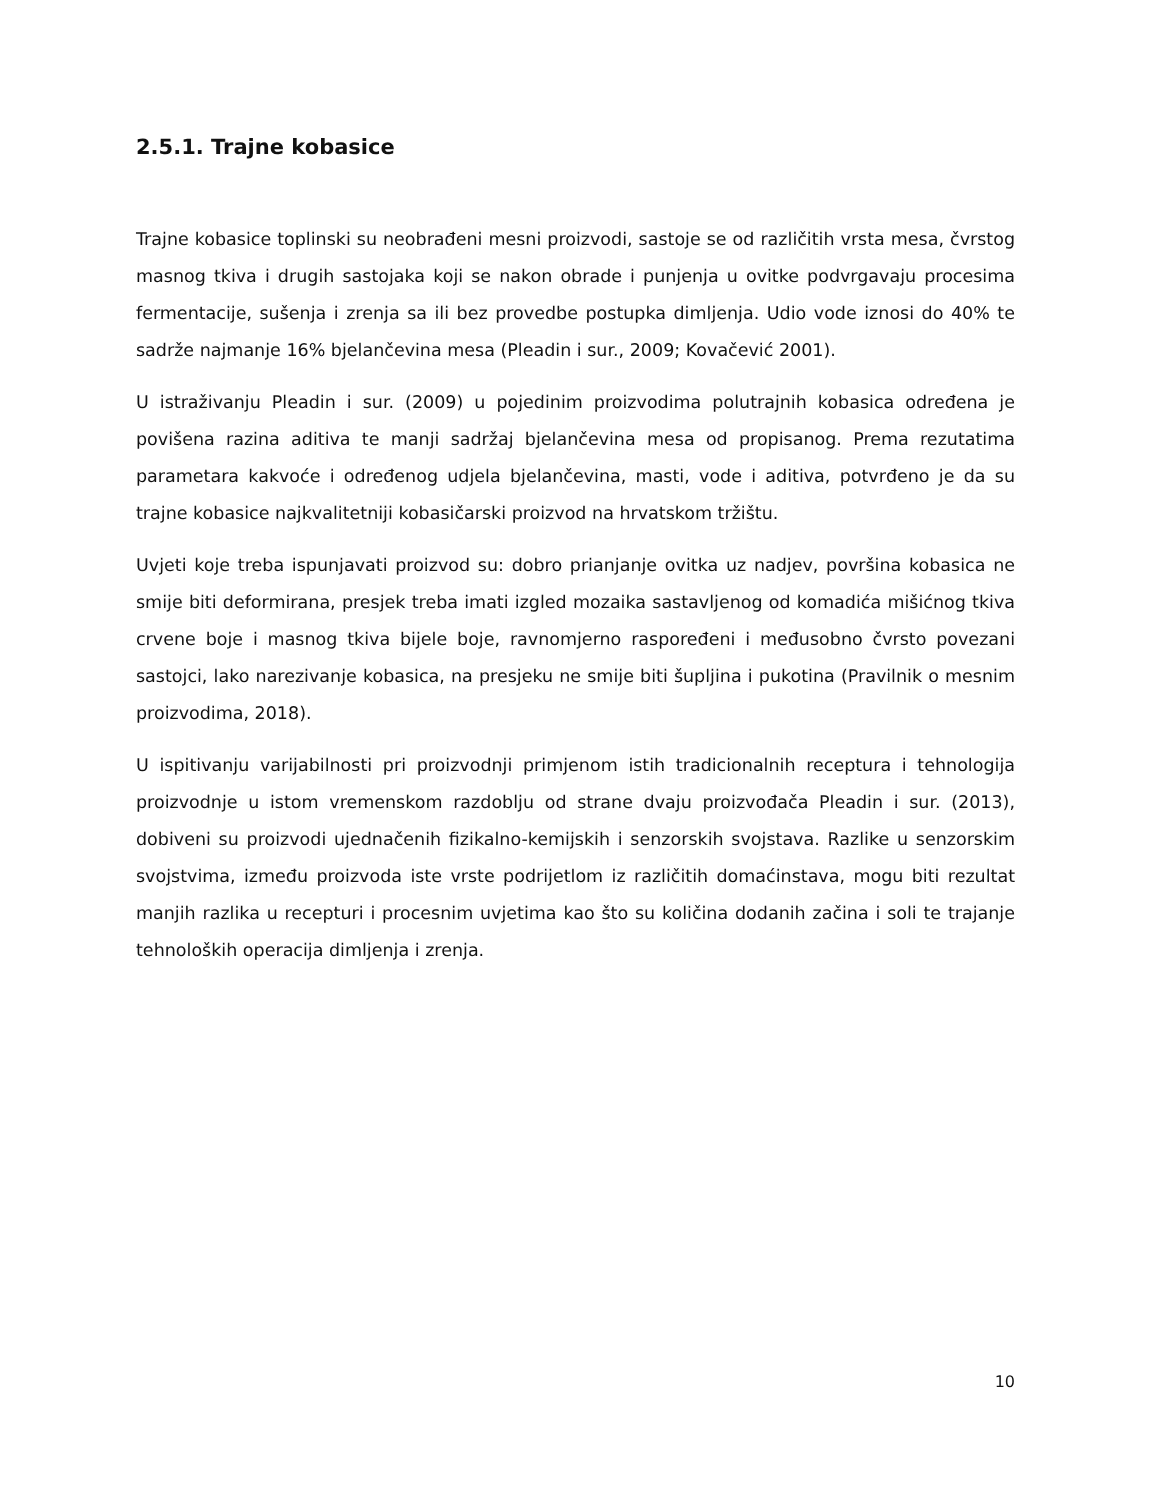2.5.1. Trajne kobasice
Trajne kobasice toplinski su neobrađeni mesni proizvodi, sastoje se od različitih vrsta mesa, čvrstog masnog tkiva i drugih sastojaka koji se nakon obrade i punjenja u ovitke podvrgavaju procesima fermentacije, sušenja i zrenja sa ili bez provedbe postupka dimljenja. Udio vode iznosi do 40% te sadrže najmanje 16% bjelančevina mesa (Pleadin i sur., 2009; Kovačević 2001).
U istraživanju Pleadin i sur. (2009) u pojedinim proizvodima polutrajnih kobasica određena je povišena razina aditiva te manji sadržaj bjelančevina mesa od propisanog. Prema rezutatima parametara kakvoće i određenog udjela bjelančevina, masti, vode i aditiva, potvrđeno je da su trajne kobasice najkvalitetniji kobasičarski proizvod na hrvatskom tržištu.
Uvjeti koje treba ispunjavati proizvod su: dobro prianjanje ovitka uz nadjev, površina kobasica ne smije biti deformirana, presjek treba imati izgled mozaika sastavljenog od komadića mišićnog tkiva crvene boje i masnog tkiva bijele boje, ravnomjerno raspoređeni i međusobno čvrsto povezani sastojci, lako narezivanje kobasica, na presjeku ne smije biti šupljina i pukotina (Pravilnik o mesnim proizvodima, 2018).
U ispitivanju varijabilnosti pri proizvodnji primjenom istih tradicionalnih receptura i tehnologija proizvodnje u istom vremenskom razdoblju od strane dvaju proizvođača Pleadin i sur. (2013), dobiveni su proizvodi ujednačenih fizikalno-kemijskih i senzorskih svojstava. Razlike u senzorskim svojstvima, između proizvoda iste vrste podrijetlom iz različitih domaćinstava, mogu biti rezultat manjih razlika u recepturi i procesnim uvjetima kao što su količina dodanih začina i soli te trajanje tehnoloških operacija dimljenja i zrenja.
10